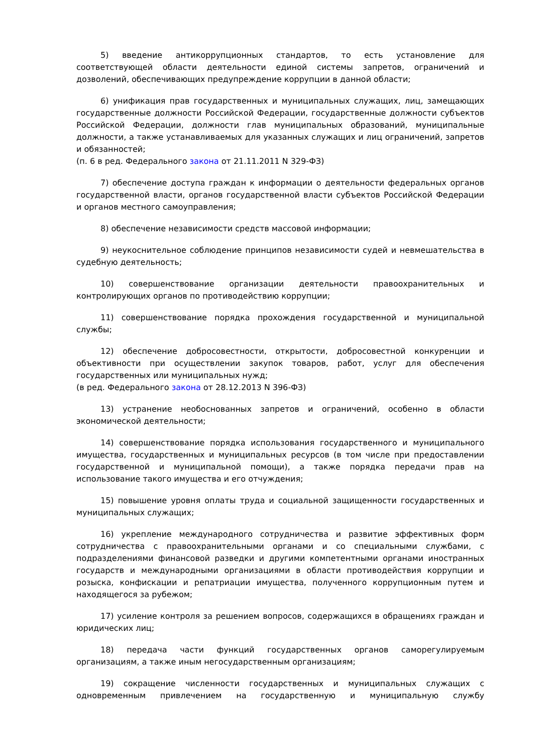5) введение антикоррупционных стандартов, то есть установление для соответствующей области деятельности единой системы запретов, ограничений и дозволений, обеспечивающих предупреждение коррупции в данной области;
6) унификация прав государственных и муниципальных служащих, лиц, замещающих государственные должности Российской Федерации, государственные должности субъектов Российской Федерации, должности глав муниципальных образований, муниципальные должности, а также устанавливаемых для указанных служащих и лиц ограничений, запретов и обязанностей;
(п. 6 в ред. Федерального закона от 21.11.2011 N 329-ФЗ)
7) обеспечение доступа граждан к информации о деятельности федеральных органов государственной власти, органов государственной власти субъектов Российской Федерации и органов местного самоуправления;
8) обеспечение независимости средств массовой информации;
9) неукоснительное соблюдение принципов независимости судей и невмешательства в судебную деятельность;
10) совершенствование организации деятельности правоохранительных и контролирующих органов по противодействию коррупции;
11) совершенствование порядка прохождения государственной и муниципальной службы;
12) обеспечение добросовестности, открытости, добросовестной конкуренции и объективности при осуществлении закупок товаров, работ, услуг для обеспечения государственных или муниципальных нужд;
(в ред. Федерального закона от 28.12.2013 N 396-ФЗ)
13) устранение необоснованных запретов и ограничений, особенно в области экономической деятельности;
14) совершенствование порядка использования государственного и муниципального имущества, государственных и муниципальных ресурсов (в том числе при предоставлении государственной и муниципальной помощи), а также порядка передачи прав на использование такого имущества и его отчуждения;
15) повышение уровня оплаты труда и социальной защищенности государственных и муниципальных служащих;
16) укрепление международного сотрудничества и развитие эффективных форм сотрудничества с правоохранительными органами и со специальными службами, с подразделениями финансовой разведки и другими компетентными органами иностранных государств и международными организациями в области противодействия коррупции и розыска, конфискации и репатриации имущества, полученного коррупционным путем и находящегося за рубежом;
17) усиление контроля за решением вопросов, содержащихся в обращениях граждан и юридических лиц;
18) передача части функций государственных органов саморегулируемым организациям, а также иным негосударственным организациям;
19) сокращение численности государственных и муниципальных служащих с одновременным привлечением на государственную и муниципальную службу